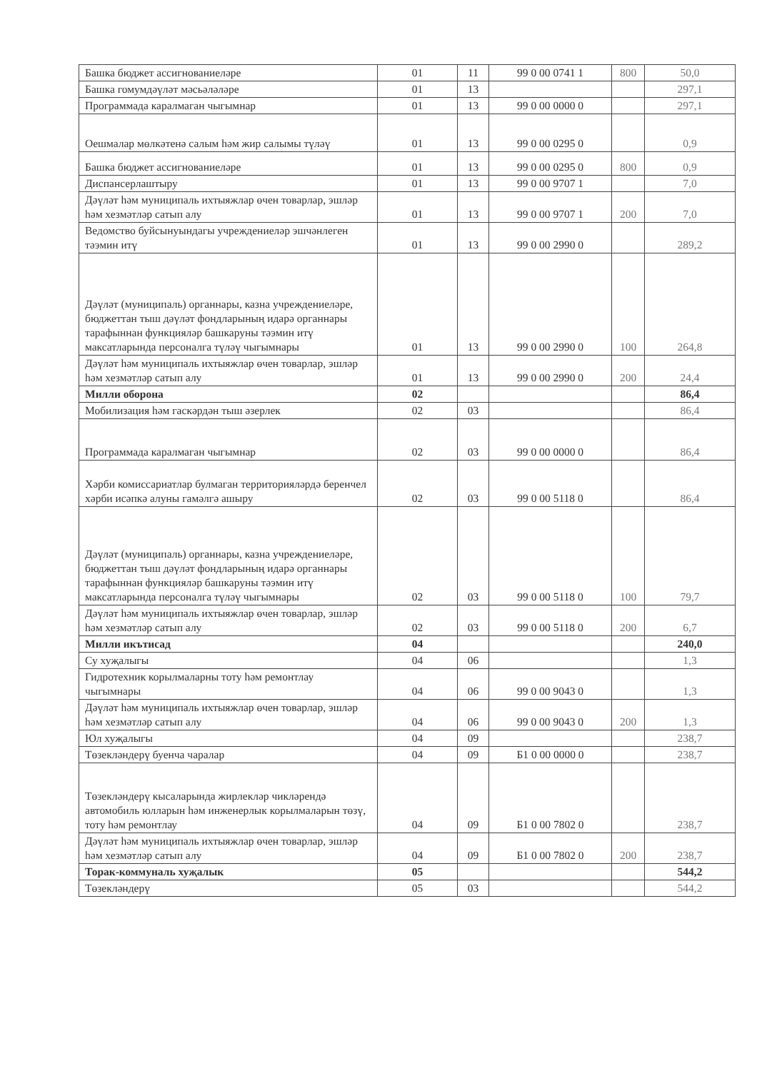| Башка бюджет ассигнованиеләре | 01 | 11 | 99 0 00 0741 1 | 800 | 50,0 |
| Башка гомумдәүләт мәсьәләләре | 01 | 13 | | | 297,1 |
| Программада каралмаган чыгымнар | 01 | 13 | 99 0 00 0000 0 | | 297,1 |
| Оешмалар мөлкәтенә салым һәм жир салымы түләү | 01 | 13 | 99 0 00 0295 0 | | 0,9 |
| Башка бюджет ассигнованиеләре | 01 | 13 | 99 0 00 0295 0 | 800 | 0,9 |
| Диспансерлаштыру | 01 | 13 | 99 0 00 9707 1 | | 7,0 |
| Дәүләт һәм муниципаль ихтыяжлар өчен товарлар, эшләр һәм хезмәтләр сатып алу | 01 | 13 | 99 0 00 9707 1 | 200 | 7,0 |
| Ведомство буйсынуындагы учреждениеләр эшчәнлеген тәэмин итү | 01 | 13 | 99 0 00 2990 0 | | 289,2 |
| Дәүләт (муниципаль) органнары, казна учреждениеләре, бюджеттан тыш дәүләт фондларының идарә органнары тарафыннан функцияләр башкаруны тәэмин итү максатларында персоналга түләү чыгымнары | 01 | 13 | 99 0 00 2990 0 | 100 | 264,8 |
| Дәүләт һәм муниципаль ихтыяжлар өчен товарлар, эшләр һәм хезмәтләр сатып алу | 01 | 13 | 99 0 00 2990 0 | 200 | 24,4 |
| Милли оборона | 02 | | | | 86,4 |
| Мобилизация һәм гаскәрдән тыш әзерлек | 02 | 03 | | | 86,4 |
| Программада каралмаган чыгымнар | 02 | 03 | 99 0 00 0000 0 | | 86,4 |
| Хәрби комиссариатлар булмаган территорияләрдә беренчел хәрби исәпкә алуны гамәлгә ашыру | 02 | 03 | 99 0 00 5118 0 | | 86,4 |
| Дәүләт (муниципаль) органнары, казна учреждениеләре, бюджеттан тыш дәүләт фондларының идарә органнары тарафыннан функцияләр башкаруны тәэмин итү максатларында персоналга түләү чыгымнары | 02 | 03 | 99 0 00 5118 0 | 100 | 79,7 |
| Дәүләт һәм муниципаль ихтыяжлар өчен товарлар, эшләр һәм хезмәтләр сатып алу | 02 | 03 | 99 0 00 5118 0 | 200 | 6,7 |
| Милли икътисад | 04 | | | | 240,0 |
| Су хуҗалыгы | 04 | 06 | | | 1,3 |
| Гидротехник корылмаларны тоту һәм ремонтлау чыгымнары | 04 | 06 | 99 0 00 9043 0 | | 1,3 |
| Дәүләт һәм муниципаль ихтыяжлар өчен товарлар, эшләр һәм хезмәтләр сатып алу | 04 | 06 | 99 0 00 9043 0 | 200 | 1,3 |
| Юл хуҗалыгы | 04 | 09 | | | 238,7 |
| Төзекләндерү буенча чаралар | 04 | 09 | Б1 0 00 0000 0 | | 238,7 |
| Төзекләндерү кысаларында жирлекләр чикләрендә автомобиль юлларын һәм инженерлык корылмаларын төзү, тоту һәм ремонтлау | 04 | 09 | Б1 0 00 7802 0 | | 238,7 |
| Дәүләт һәм муниципаль ихтыяжлар өчен товарлар, эшләр һәм хезмәтләр сатып алу | 04 | 09 | Б1 0 00 7802 0 | 200 | 238,7 |
| Торак-коммуналь хуҗалык | 05 | | | | 544,2 |
| Төзекләндерү | 05 | 03 | | | 544,2 |